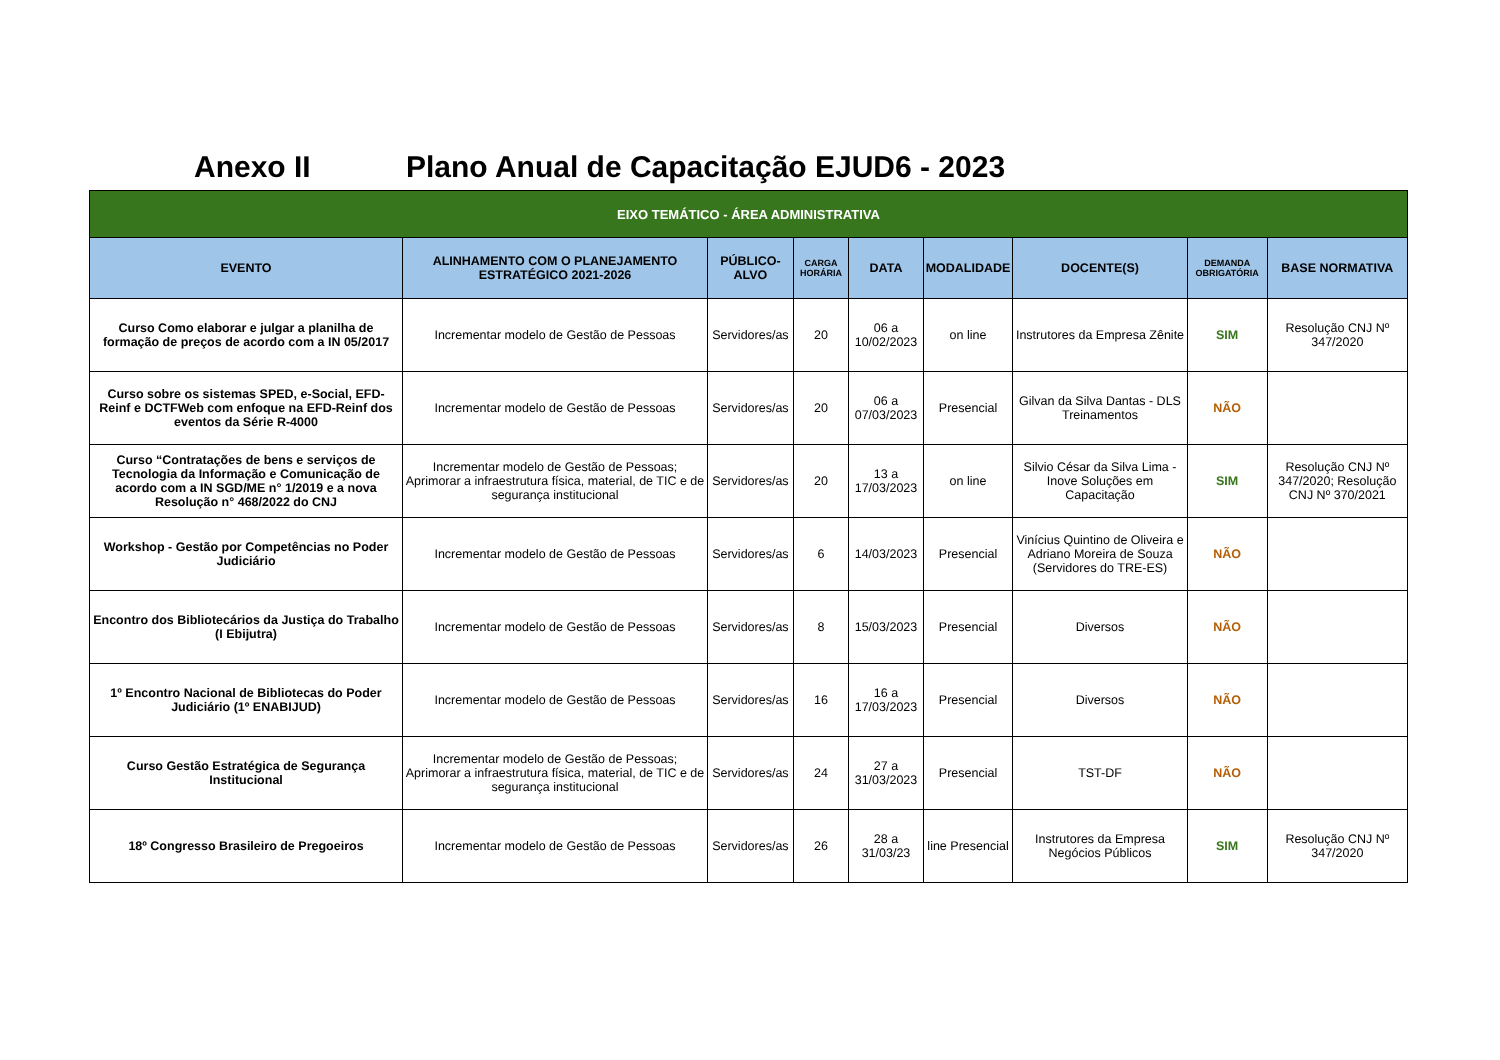Anexo II Plano Anual de Capacitação EJUD6 - 2023
| EIXO TEMÁTICO - ÁREA ADMINISTRATIVA | | | | | | | | |
| EVENTO | ALINHAMENTO COM O PLANEJAMENTO ESTRATÉGICO 2021-2026 | PÚBLICO-ALVO | CARGA HORÁRIA | DATA | MODALIDADE | DOCENTE(S) | DEMANDA OBRIGATÓRIA | BASE NORMATIVA |
| Curso Como elaborar e julgar a planilha de formação de preços de acordo com a IN 05/2017 | Incrementar modelo de Gestão de Pessoas | Servidores/as | 20 | 06 a 10/02/2023 | on line | Instrutores da Empresa Zênite | SIM | Resolução CNJ Nº 347/2020 |
| Curso sobre os sistemas SPED, e-Social, EFD-Reinf e DCTFWeb com enfoque na EFD-Reinf dos eventos da Série R-4000 | Incrementar modelo de Gestão de Pessoas | Servidores/as | 20 | 06 a 07/03/2023 | Presencial | Gilvan da Silva Dantas - DLS Treinamentos | NÃO | |
| Curso “Contratações de bens e serviços de Tecnologia da Informação e Comunicação de acordo com a IN SGD/ME n° 1/2019 e a nova Resolução n° 468/2022 do CNJ | Incrementar modelo de Gestão de Pessoas; Aprimorar a infraestrutura física, material, de TIC e de segurança institucional | Servidores/as | 20 | 13 a 17/03/2023 | on line | Silvio César da Silva Lima - Inove Soluções em Capacitação | SIM | Resolução CNJ Nº 347/2020; Resolução CNJ Nº 370/2021 |
| Workshop - Gestão por Competências no Poder Judiciário | Incrementar modelo de Gestão de Pessoas | Servidores/as | 6 | 14/03/2023 | Presencial | Vinícius Quintino de Oliveira e Adriano Moreira de Souza (Servidores do TRE-ES) | NÃO | |
| Encontro dos Bibliotecários da Justiça do Trabalho (I Ebijutra) | Incrementar modelo de Gestão de Pessoas | Servidores/as | 8 | 15/03/2023 | Presencial | Diversos | NÃO | |
| 1º Encontro Nacional de Bibliotecas do Poder Judiciário (1º ENABIJUD) | Incrementar modelo de Gestão de Pessoas | Servidores/as | 16 | 16 a 17/03/2023 | Presencial | Diversos | NÃO | |
| Curso Gestão Estratégica de Segurança Institucional | Incrementar modelo de Gestão de Pessoas; Aprimorar a infraestrutura física, material, de TIC e de segurança institucional | Servidores/as | 24 | 27 a 31/03/2023 | Presencial | TST-DF | NÃO | |
| 18º Congresso Brasileiro de Pregoeiros | Incrementar modelo de Gestão de Pessoas | Servidores/as | 26 | 28 a 31/03/23 | line Presencial | Instrutores da Empresa Negócios Públicos | SIM | Resolução CNJ Nº 347/2020 |